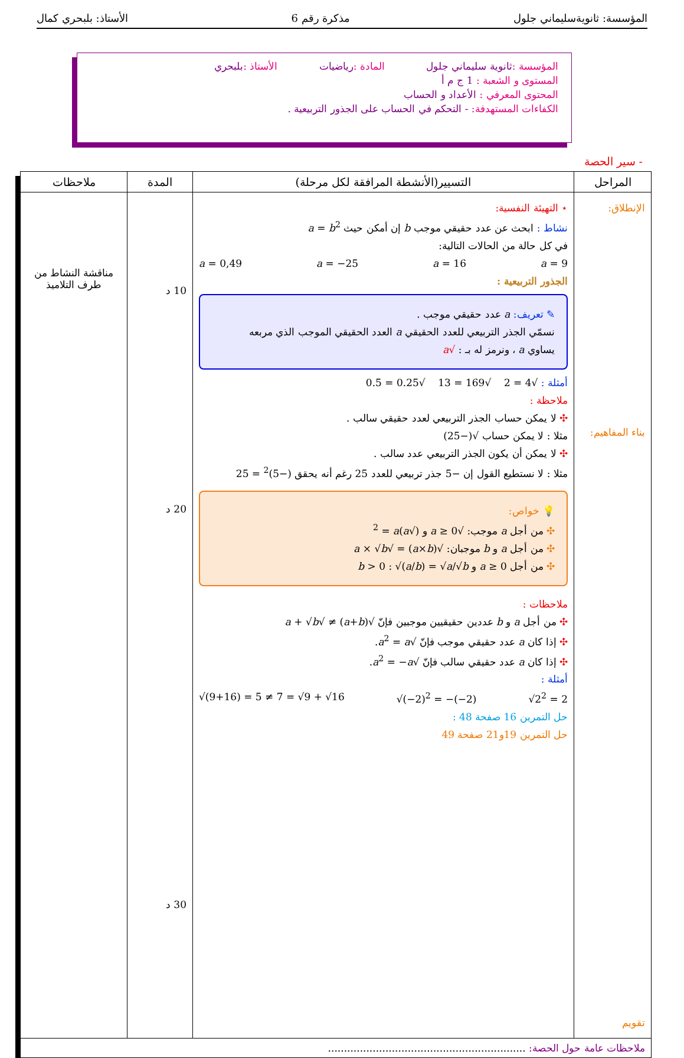المؤسسة: ثانويةسليماني جلول مذكرة رقم 6 الأستاذ: بلبحري كمال
المؤسسة : ثانوية سليماني جلول المادة : رياضيات الأستاذ : بلبحري
المستوى و الشعبة : 1 ج م أ
المحتوى المعرفي : الأعداد و الحساب
الكفاءات المستهدفة: - التحكم في الحساب على الجذور التربيعية .
- سير الحصة
| المراحل | التسيير(الأنشطة المرافقة لكل مرحلة) | المدة | ملاحظات |
| --- | --- | --- | --- |
| الإنطلاق: بناء المفاهيم: تقويم | ⋆ التهيئة النفسية: نشاط : ابحث عن عدد حقيقي موجب b إن أمكن حيث a = b<sup>2</sup> في كل حالة من الحالات التالية: a = 0,49 a = −25 a = 16 a = 9 الجذور التربيعية : ✎ تعريف: a عدد حقيقي موجب . نسمّي الجذر التربيعي للعدد الحقيقي a العدد الحقيقي الموجب الذي مربعه يساوي a ، ونرمز له بـ : √ a أمثلة : √4 = 2 √169 = 13 √0.25 = 0.5 ملاحظة : ✣ لا يمكن حساب الجذر التربيعي لعدد حقيقي سالب . مثلا : لا يمكن حساب √(−25) ✣ لا يمكن أن يكون الجذر التربيعي عدد سالب . مثلا : لا نستطيع القول إن −5 جذر تربيعي للعدد 25 رغم أنه يحقق (−5)<sup>2</sup> = 25 💡 خواص: ✣ من أجل a موجب: √ a ≥ 0 و (√ a )<sup>2</sup> = a ✣ من أجل a و b موجبان: √( a × b ) = √ a × √ b ✣ من أجل a ≥ 0 و b > 0 : √( a / b ) = √ a /√ b ملاحظات : ✣ من أجل a و b عددين حقيقيين موجبين فإنّ √( a + b ) ≠ √ a + √ b ✣ إذا كان a عدد حقيقي موجب فإنّ √ a<sup>2</sup> = a . ✣ إذا كان a عدد حقيقي سالب فإنّ √ a<sup>2</sup> = − a . أمثلة : √(9+16) = 5 ≠ 7 = √9 + √16 √(−2)<sup>2</sup> = −(−2) √2<sup>2</sup> = 2 حل التمرين 16 صفحة 48 : حل التمرين 19و21 صفحة 49 | 10 د 20 د 30 د | مناقشة النشاط من طرف التلاميذ |
| ملاحظات عامة حول الحصة: .............................................................. | | | |